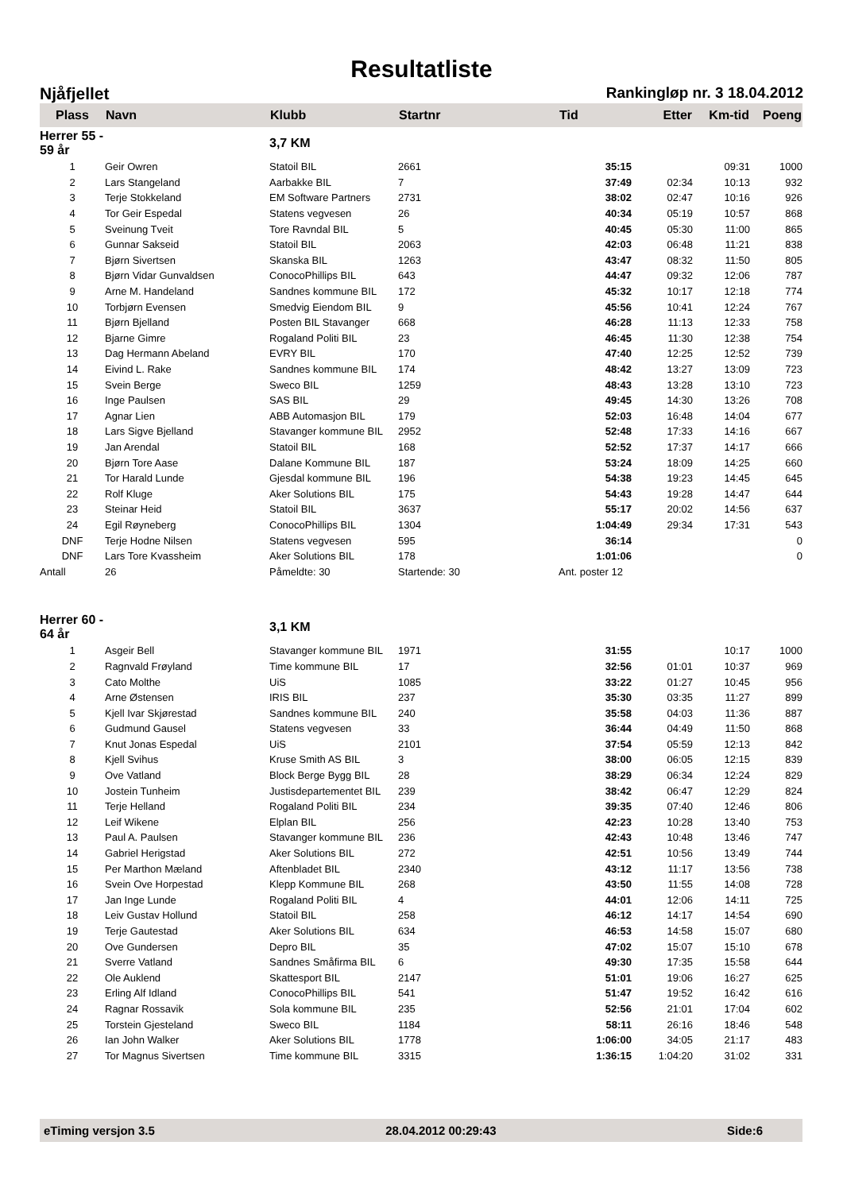Resultatliste
Njåfjellet Rankingløp nr. 3 18.04.2012
| Plass | Navn | Klubb | Startnr | Tid | Etter | Km-tid | Poeng |
| --- | --- | --- | --- | --- | --- | --- | --- |
| Herrer 55 - 59 år | | 3,7 KM | | | | | |
| 1 | Geir Owren | Statoil BIL | 2661 | 35:15 | | 09:31 | 1000 |
| 2 | Lars Stangeland | Aarbakke BIL | 7 | 37:49 | 02:34 | 10:13 | 932 |
| 3 | Terje Stokkeland | EM Software Partners | 2731 | 38:02 | 02:47 | 10:16 | 926 |
| 4 | Tor Geir Espedal | Statens vegvesen | 26 | 40:34 | 05:19 | 10:57 | 868 |
| 5 | Sveinung Tveit | Tore Ravndal BIL | 5 | 40:45 | 05:30 | 11:00 | 865 |
| 6 | Gunnar Sakseid | Statoil BIL | 2063 | 42:03 | 06:48 | 11:21 | 838 |
| 7 | Bjørn Sivertsen | Skanska BIL | 1263 | 43:47 | 08:32 | 11:50 | 805 |
| 8 | Bjørn Vidar Gunvaldsen | ConocoPhillips BIL | 643 | 44:47 | 09:32 | 12:06 | 787 |
| 9 | Arne M. Handeland | Sandnes kommune BIL | 172 | 45:32 | 10:17 | 12:18 | 774 |
| 10 | Torbjørn Evensen | Smedvig Eiendom BIL | 9 | 45:56 | 10:41 | 12:24 | 767 |
| 11 | Bjørn Bjelland | Posten BIL Stavanger | 668 | 46:28 | 11:13 | 12:33 | 758 |
| 12 | Bjarne Gimre | Rogaland Politi BIL | 23 | 46:45 | 11:30 | 12:38 | 754 |
| 13 | Dag Hermann Abeland | EVRY BIL | 170 | 47:40 | 12:25 | 12:52 | 739 |
| 14 | Eivind L. Rake | Sandnes kommune BIL | 174 | 48:42 | 13:27 | 13:09 | 723 |
| 15 | Svein Berge | Sweco BIL | 1259 | 48:43 | 13:28 | 13:10 | 723 |
| 16 | Inge Paulsen | SAS BIL | 29 | 49:45 | 14:30 | 13:26 | 708 |
| 17 | Agnar Lien | ABB Automasjon BIL | 179 | 52:03 | 16:48 | 14:04 | 677 |
| 18 | Lars Sigve Bjelland | Stavanger kommune BIL | 2952 | 52:48 | 17:33 | 14:16 | 667 |
| 19 | Jan Arendal | Statoil BIL | 168 | 52:52 | 17:37 | 14:17 | 666 |
| 20 | Bjørn Tore Aase | Dalane Kommune BIL | 187 | 53:24 | 18:09 | 14:25 | 660 |
| 21 | Tor Harald Lunde | Gjesdal kommune BIL | 196 | 54:38 | 19:23 | 14:45 | 645 |
| 22 | Rolf Kluge | Aker Solutions BIL | 175 | 54:43 | 19:28 | 14:47 | 644 |
| 23 | Steinar Heid | Statoil BIL | 3637 | 55:17 | 20:02 | 14:56 | 637 |
| 24 | Egil Røyneberg | ConocoPhillips BIL | 1304 | 1:04:49 | 29:34 | 17:31 | 543 |
| DNF | Terje Hodne Nilsen | Statens vegvesen | 595 | 36:14 | | | 0 |
| DNF | Lars Tore Kvassheim | Aker Solutions BIL | 178 | 1:01:06 | | | 0 |
| Antall | 26 | Påmeldte: 30 | Startende: 30 | Ant. poster 12 | | | |
| Herrer 60 - 64 år | | 3,1 KM | | | | | |
| 1 | Asgeir Bell | Stavanger kommune BIL | 1971 | 31:55 | | 10:17 | 1000 |
| 2 | Ragnvald Frøyland | Time kommune BIL | 17 | 32:56 | 01:01 | 10:37 | 969 |
| 3 | Cato Molthe | UiS | 1085 | 33:22 | 01:27 | 10:45 | 956 |
| 4 | Arne Østensen | IRIS BIL | 237 | 35:30 | 03:35 | 11:27 | 899 |
| 5 | Kjell Ivar Skjørestad | Sandnes kommune BIL | 240 | 35:58 | 04:03 | 11:36 | 887 |
| 6 | Gudmund Gausel | Statens vegvesen | 33 | 36:44 | 04:49 | 11:50 | 868 |
| 7 | Knut Jonas Espedal | UiS | 2101 | 37:54 | 05:59 | 12:13 | 842 |
| 8 | Kjell Svihus | Kruse Smith AS BIL | 3 | 38:00 | 06:05 | 12:15 | 839 |
| 9 | Ove Vatland | Block Berge Bygg BIL | 28 | 38:29 | 06:34 | 12:24 | 829 |
| 10 | Jostein Tunheim | Justisdepartementet BIL | 239 | 38:42 | 06:47 | 12:29 | 824 |
| 11 | Terje Helland | Rogaland Politi BIL | 234 | 39:35 | 07:40 | 12:46 | 806 |
| 12 | Leif Wikene | Elplan BIL | 256 | 42:23 | 10:28 | 13:40 | 753 |
| 13 | Paul A. Paulsen | Stavanger kommune BIL | 236 | 42:43 | 10:48 | 13:46 | 747 |
| 14 | Gabriel Herigstad | Aker Solutions BIL | 272 | 42:51 | 10:56 | 13:49 | 744 |
| 15 | Per Marthon Mæland | Aftenbladet BIL | 2340 | 43:12 | 11:17 | 13:56 | 738 |
| 16 | Svein Ove Horpestad | Klepp Kommune BIL | 268 | 43:50 | 11:55 | 14:08 | 728 |
| 17 | Jan Inge Lunde | Rogaland Politi BIL | 4 | 44:01 | 12:06 | 14:11 | 725 |
| 18 | Leiv Gustav Hollund | Statoil BIL | 258 | 46:12 | 14:17 | 14:54 | 690 |
| 19 | Terje Gautestad | Aker Solutions BIL | 634 | 46:53 | 14:58 | 15:07 | 680 |
| 20 | Ove Gundersen | Depro BIL | 35 | 47:02 | 15:07 | 15:10 | 678 |
| 21 | Sverre Vatland | Sandnes Småfirma BIL | 6 | 49:30 | 17:35 | 15:58 | 644 |
| 22 | Ole Auklend | Skattesport BIL | 2147 | 51:01 | 19:06 | 16:27 | 625 |
| 23 | Erling Alf Idland | ConocoPhillips BIL | 541 | 51:47 | 19:52 | 16:42 | 616 |
| 24 | Ragnar Rossavik | Sola kommune BIL | 235 | 52:56 | 21:01 | 17:04 | 602 |
| 25 | Torstein Gjesteland | Sweco BIL | 1184 | 58:11 | 26:16 | 18:46 | 548 |
| 26 | Ian John Walker | Aker Solutions BIL | 1778 | 1:06:00 | 34:05 | 21:17 | 483 |
| 27 | Tor Magnus Sivertsen | Time kommune BIL | 3315 | 1:36:15 | 1:04:20 | 31:02 | 331 |
eTiming versjon 3.5 28.04.2012 00:29:43 Side:6